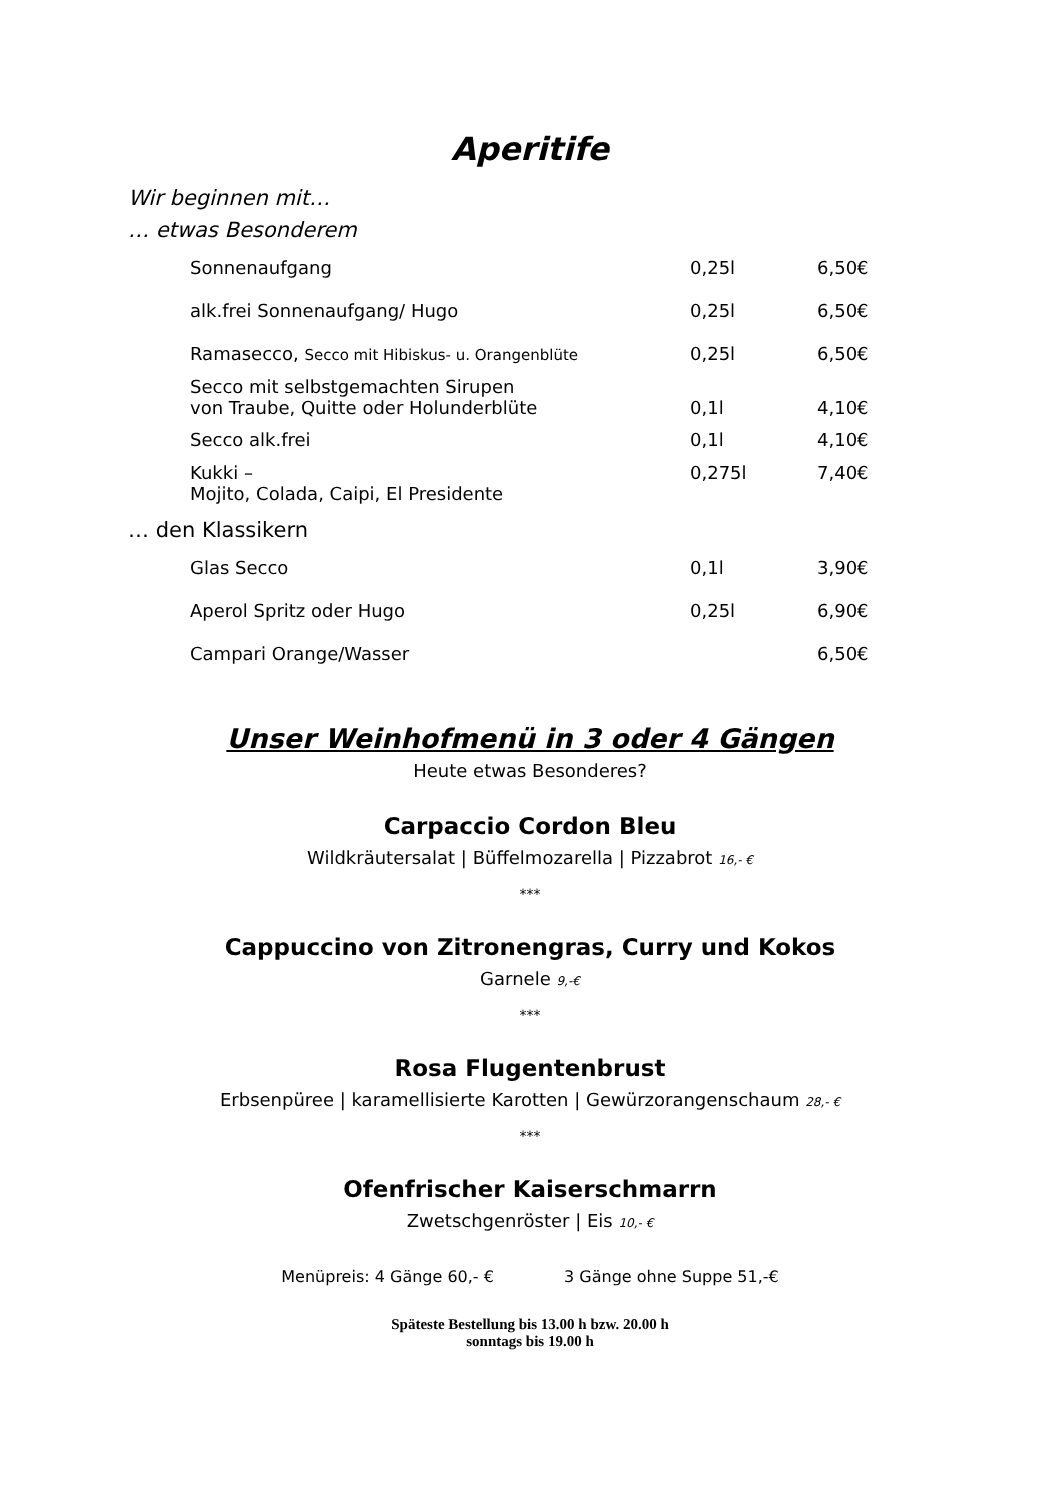Aperitife
Wir beginnen mit…
… etwas Besonderem
| Sonnenaufgang | 0,25l | 6,50€ |
| alk.frei Sonnenaufgang/ Hugo | 0,25l | 6,50€ |
| Ramasecco, Secco mit Hibiskus- u. Orangenblüte | 0,25l | 6,50€ |
| Secco mit selbstgemachten Sirupen von Traube, Quitte oder Holunderblüte | 0,1l | 4,10€ |
| Secco alk.frei | 0,1l | 4,10€ |
| Kukki – Mojito, Colada, Caipi, El Presidente | 0,275l | 7,40€ |
… den Klassikern
| Glas Secco | 0,1l | 3,90€ |
| Aperol Spritz oder Hugo | 0,25l | 6,90€ |
| Campari Orange/Wasser | | 6,50€ |
Unser Weinhofmenü in 3 oder 4 Gängen
Heute etwas Besonderes?
Carpaccio Cordon Bleu
Wildkräutersalat | Büffelmozarella | Pizzabrot 16,- €
***
Cappuccino von Zitronengras, Curry und Kokos
Garnele 9,-€
***
Rosa Flugentenbrust
Erbsenpüree | karamellisierte Karotten | Gewürzorangenschaum 28,- €
***
Ofenfrischer Kaiserschmarrn
Zwetschgenröster | Eis 10,- €
Menüpreis: 4 Gänge 60,- € 3 Gänge ohne Suppe 51,-€
Späteste Bestellung bis 13.00 h bzw. 20.00 h
sonntags bis 19.00 h